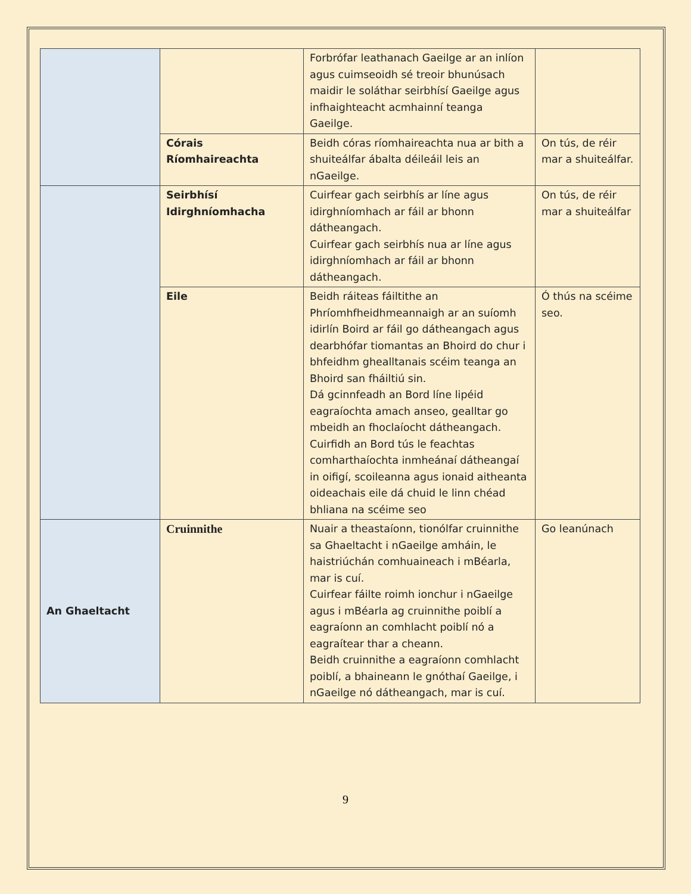| | | Forbrófar leathanach Gaeilge ar an inlíon agus cuimseoidh sé treoir bhunúsach maidir le soláthar seirbhísí Gaeilge agus infhaighteacht acmhainní teanga Gaeilge. | |
| | Córais Ríomhaireachta | Beidh córas ríomhaireachta nua ar bith a shuiteálfar ábalta déileáil leis an nGaeilge. | On tús, de réir mar a shuiteálfar. |
| | Seirbhísí Idirghníomhacha | Cuirfear gach seirbhís ar líne agus idirghníomhach ar fáil ar bhonn dátheangach. Cuirfear gach seirbhís nua ar líne agus idirghníomhach ar fáil ar bhonn dátheangach. | On tús, de réir mar a shuiteálfar |
| | Eile | Beidh ráiteas fáiltithe an Phríomhfheidhmeannaigh ar an suíomh idirlín Boird ar fáil go dátheangach agus dearbhófar tiomantas an Bhoird do chur i bhfeidhm ghealltanais scéim teanga an Bhoird san fháiltiú sin. Dá gcinnfeadh an Bord líne lipéid eagraíochta amach anseo, gealltar go mbeidh an fhoclaíocht dátheangach. Cuirfidh an Bord tús le feachtas comharthaíochta inmheánaí dátheangaí in oifigí, scoileanna agus ionaid aitheanta oideachais eile dá chuid le linn chéad bhliana na scéime seo | Ó thús na scéime seo. |
| An Ghaeltacht | Cruinnithe | Nuair a theastaíonn, tionólfar cruinnithe sa Ghaeltacht i nGaeilge amháin, le haistriúchán comhuaineach i mBéarla, mar is cuí. Cuirfear fáilte roimh ionchur i nGaeilge agus i mBéarla ag cruinnithe poiblí a eagraíonn an comhlacht poiblí nó a eagraítear thar a cheann. Beidh cruinnithe a eagraíonn comhlacht poiblí, a bhaineann le gnóthaí Gaeilge, i nGaeilge nó dátheangach, mar is cuí. | Go leanúnach |
9